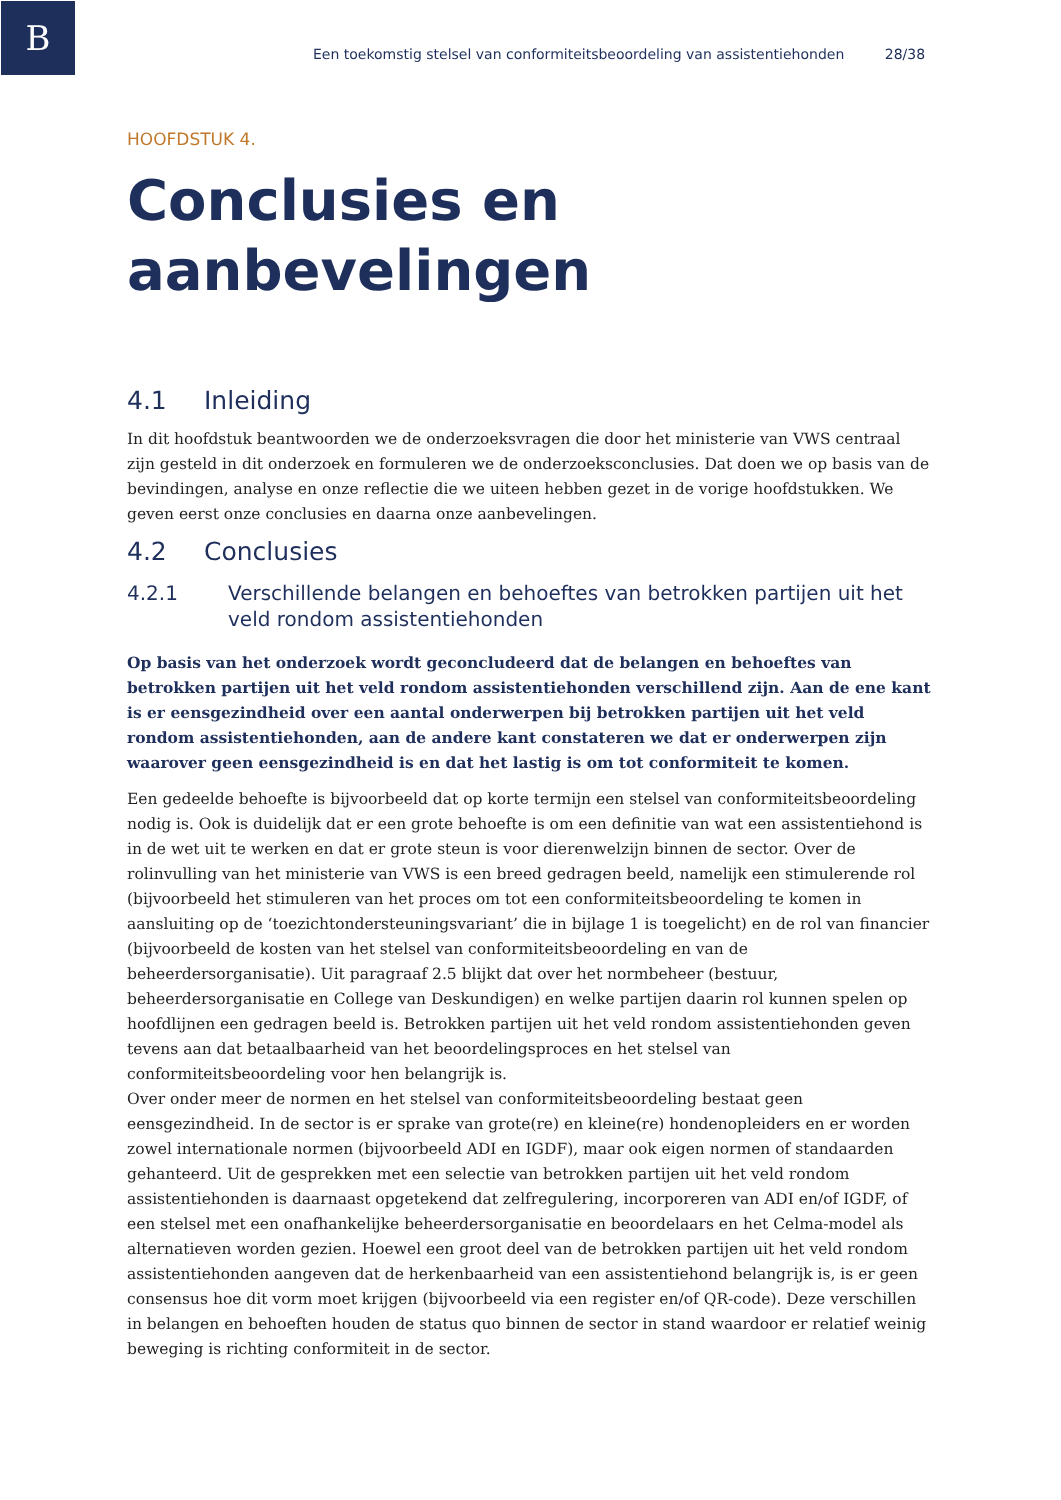B
Een toekomstig stelsel van conformiteitsbeoordeling van assistentiehonden 28/38
HOOFDSTUK 4.
Conclusies en aanbevelingen
4.1 Inleiding
In dit hoofdstuk beantwoorden we de onderzoeksvragen die door het ministerie van VWS centraal zijn gesteld in dit onderzoek en formuleren we de onderzoeksconclusies. Dat doen we op basis van de bevindingen, analyse en onze reflectie die we uiteen hebben gezet in de vorige hoofdstukken. We geven eerst onze conclusies en daarna onze aanbevelingen.
4.2 Conclusies
4.2.1 Verschillende belangen en behoeftes van betrokken partijen uit het veld rondom assistentiehonden
Op basis van het onderzoek wordt geconcludeerd dat de belangen en behoeftes van betrokken partijen uit het veld rondom assistentiehonden verschillend zijn. Aan de ene kant is er eensgezindheid over een aantal onderwerpen bij betrokken partijen uit het veld rondom assistentiehonden, aan de andere kant constateren we dat er onderwerpen zijn waarover geen eensgezindheid is en dat het lastig is om tot conformiteit te komen.
Een gedeelde behoefte is bijvoorbeeld dat op korte termijn een stelsel van conformiteitsbeoordeling nodig is. Ook is duidelijk dat er een grote behoefte is om een definitie van wat een assistentiehond is in de wet uit te werken en dat er grote steun is voor dierenwelzijn binnen de sector. Over de rolinvulling van het ministerie van VWS is een breed gedragen beeld, namelijk een stimulerende rol (bijvoorbeeld het stimuleren van het proces om tot een conformiteitsbeoordeling te komen in aansluiting op de ‘toezichtondersteuningsvariant’ die in bijlage 1 is toegelicht) en de rol van financier (bijvoorbeeld de kosten van het stelsel van conformiteitsbeoordeling en van de beheerdersorganisatie). Uit paragraaf 2.5 blijkt dat over het normbeheer (bestuur, beheerdersorganisatie en College van Deskundigen) en welke partijen daarin rol kunnen spelen op hoofdlijnen een gedragen beeld is. Betrokken partijen uit het veld rondom assistentiehonden geven tevens aan dat betaalbaarheid van het beoordelingsproces en het stelsel van conformiteitsbeoordeling voor hen belangrijk is.
Over onder meer de normen en het stelsel van conformiteitsbeoordeling bestaat geen eensgezindheid. In de sector is er sprake van grote(re) en kleine(re) hondenopleiders en er worden zowel internationale normen (bijvoorbeeld ADI en IGDF), maar ook eigen normen of standaarden gehanteerd. Uit de gesprekken met een selectie van betrokken partijen uit het veld rondom assistentiehonden is daarnaast opgetekend dat zelfregulering, incorporeren van ADI en/of IGDF, of een stelsel met een onafhankelijke beheerdersorganisatie en beoordelaars en het Celma-model als alternatieven worden gezien. Hoewel een groot deel van de betrokken partijen uit het veld rondom assistentiehonden aangeven dat de herkenbaarheid van een assistentiehond belangrijk is, is er geen consensus hoe dit vorm moet krijgen (bijvoorbeeld via een register en/of QR-code). Deze verschillen in belangen en behoeften houden de status quo binnen de sector in stand waardoor er relatief weinig beweging is richting conformiteit in de sector.